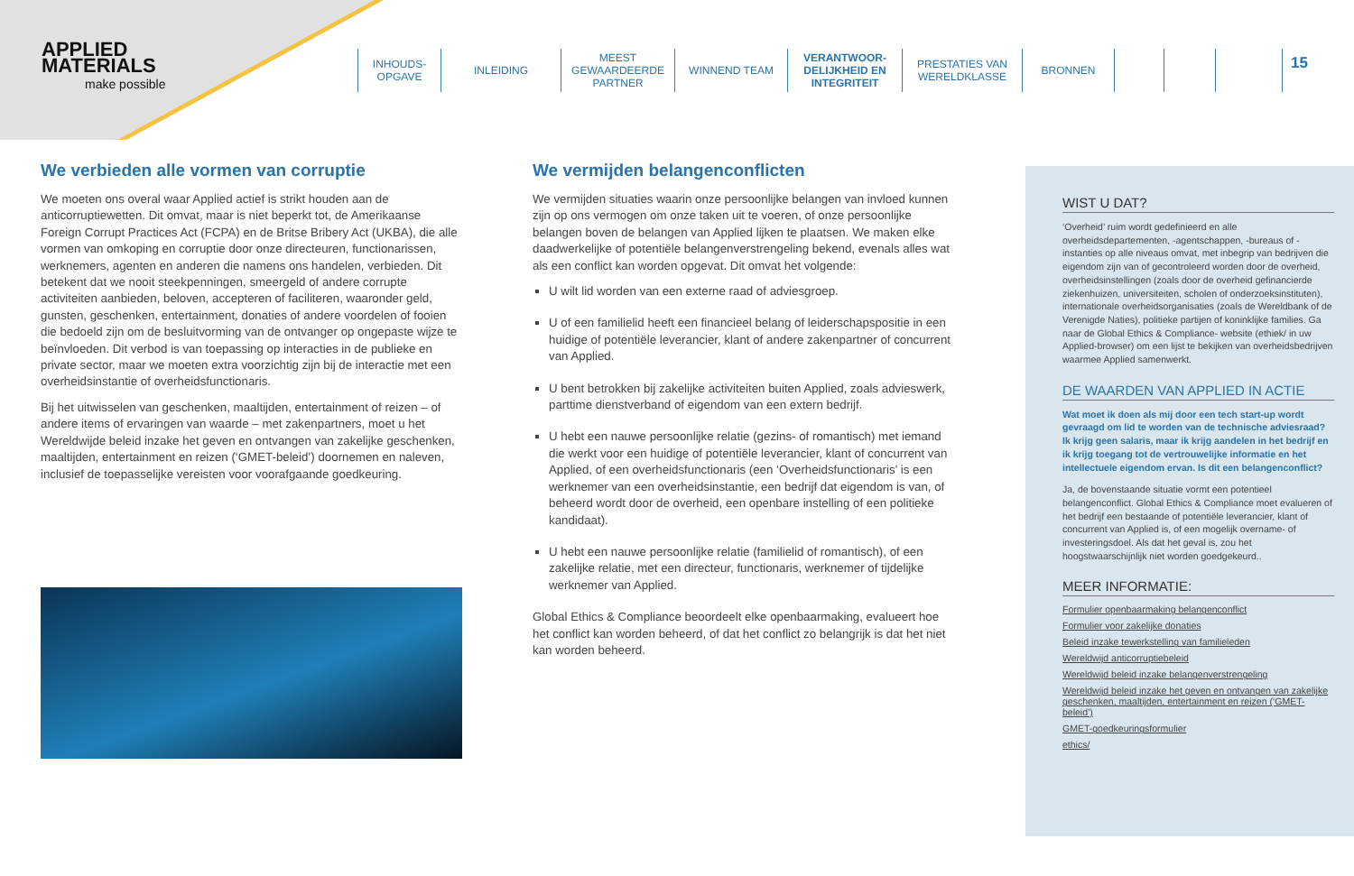APPLIED
MATERIALS
make possible
INHOUDS-
OPGAVE
INLEIDING MEEST GEWAARDEERDE PARTNER
WINNEND TEAM VERANTWOOR-DELIJKHEID EN INTEGRITEIT
PRESTATIES VAN WERELDKLASSE
BRONNEN
15
We verbieden alle vormen van corruptie
We moeten ons overal waar Applied actief is strikt houden aan de anticorruptiewetten. Dit omvat, maar is niet beperkt tot, de Amerikaanse Foreign Corrupt Practices Act (FCPA) en de Britse Bribery Act (UKBA), die alle vormen van omkoping en corruptie door onze directeuren, functionarissen, werknemers, agenten en anderen die namens ons handelen, verbieden. Dit betekent dat we nooit steekpenningen, smeergeld of andere corrupte activiteiten aanbieden, beloven, accepteren of faciliteren, waaronder geld, gunsten, geschenken, entertainment, donaties of andere voordelen of fooien die bedoeld zijn om de besluitvorming van de ontvanger op ongepaste wijze te beïnvloeden. Dit verbod is van toepassing op interacties in de publieke en private sector, maar we moeten extra voorzichtig zijn bij de interactie met een overheidsinstantie of overheidsfunctionaris.
Bij het uitwisselen van geschenken, maaltijden, entertainment of reizen – of andere items of ervaringen van waarde – met zakenpartners, moet u het Wereldwijde beleid inzake het geven en ontvangen van zakelijke geschenken, maaltijden, entertainment en reizen (‘GMET-beleid’) doornemen en naleven, inclusief de toepasselijke vereisten voor voorafgaande goedkeuring.
We vermijden belangenconflicten
We vermijden situaties waarin onze persoonlijke belangen van invloed kunnen zijn op ons vermogen om onze taken uit te voeren, of onze persoonlijke belangen boven de belangen van Applied lijken te plaatsen. We maken elke daadwerkelijke of potentiële belangenverstrengeling bekend, evenals alles wat als een conflict kan worden opgevat. Dit omvat het volgende:
U wilt lid worden van een externe raad of adviesgroep.
U of een familielid heeft een financieel belang of leiderschapspositie in een huidige of potentiële leverancier, klant of andere zakenpartner of concurrent van Applied.
U bent betrokken bij zakelijke activiteiten buiten Applied, zoals advieswerk, parttime dienstverband of eigendom van een extern bedrijf.
U hebt een nauwe persoonlijke relatie (gezins- of romantisch) met iemand die werkt voor een huidige of potentiële leverancier, klant of concurrent van Applied, of een overheidsfunctionaris (een ‘Overheidsfunctionaris’ is een werknemer van een overheidsinstantie, een bedrijf dat eigendom is van, of beheerd wordt door de overheid, een openbare instelling of een politieke kandidaat).
U hebt een nauwe persoonlijke relatie (familielid of romantisch), of een zakelijke relatie, met een directeur, functionaris, werknemer of tijdelijke werknemer van Applied.
Global Ethics & Compliance beoordeelt elke openbaarmaking, evalueert hoe het conflict kan worden beheerd, of dat het conflict zo belangrijk is dat het niet kan worden beheerd.
WIST U DAT?
‘Overheid’ ruim wordt gedefinieerd en alle overheidsdepartementen, -agentschappen, -bureaus of -instanties op alle niveaus omvat, met inbegrip van bedrijven die eigendom zijn van of gecontroleerd worden door de overheid, overheidsinstellingen (zoals door de overheid gefinancierde ziekenhuizen, universiteiten, scholen of onderzoeksinstituten), internationale overheidsorganisaties (zoals de Wereldbank of de Verenigde Naties), politieke partijen of koninklijke families. Ga naar de Global Ethics & Compliance- website (ethiek/ in uw Applied-browser) om een lijst te bekijken van overheidsbedrijven waarmee Applied samenwerkt.
DE WAARDEN VAN APPLIED IN ACTIE
Wat moet ik doen als mij door een tech start-up wordt gevraagd om lid te worden van de technische adviesraad? Ik krijg geen salaris, maar ik krijg aandelen in het bedrijf en ik krijg toegang tot de vertrouwelijke informatie en het intellectuele eigendom ervan. Is dit een belangenconflict?
Ja, de bovenstaande situatie vormt een potentieel belangenconflict. Global Ethics & Compliance moet evalueren of het bedrijf een bestaande of potentiële leverancier, klant of concurrent van Applied is, of een mogelijk overname- of investeringsdoel. Als dat het geval is, zou het hoogstwaarschijnlijk niet worden goedgekeurd..
MEER INFORMATIE:
Formulier openbaarmaking belangenconflict
Formulier voor zakelijke donaties
Beleid inzake tewerkstelling van familieleden
Wereldwijd anticorruptiebeleid
Wereldwijd beleid inzake belangenverstrengeling
Wereldwijd beleid inzake het geven en ontvangen van zakelijke geschenken, maaltijden, entertainment en reizen (‘GMET-beleid’)
GMET-goedkeuringsformulier
ethics/